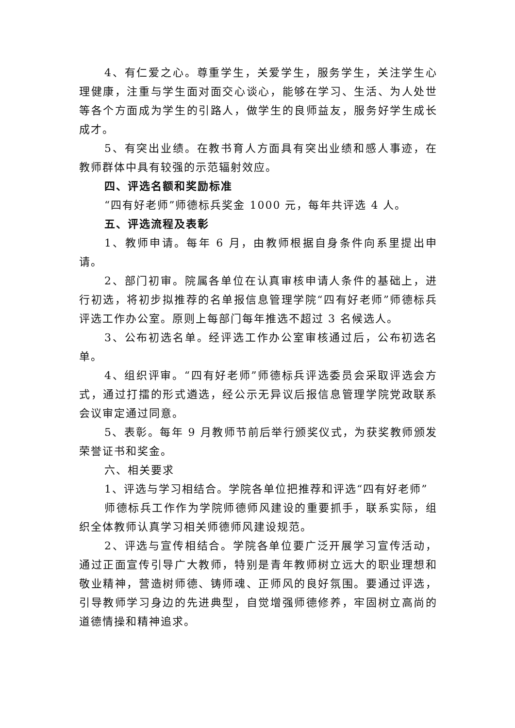4、有仁爱之心。尊重学生，关爱学生，服务学生，关注学生心理健康，注重与学生面对面交心谈心，能够在学习、生活、为人处世等各个方面成为学生的引路人，做学生的良师益友，服务好学生成长成才。
5、有突出业绩。在教书育人方面具有突出业绩和感人事迹，在教师群体中具有较强的示范辐射效应。
四、评选名额和奖励标准
“四有好老师”师德标兵奖金 1000 元，每年共评选 4 人。
五、评选流程及表彰
1、教师申请。每年 6 月，由教师根据自身条件向系里提出申请。
2、部门初审。院属各单位在认真审核申请人条件的基础上，进行初选，将初步拟推荐的名单报信息管理学院“四有好老师”师德标兵评选工作办公室。原则上每部门每年推选不超过 3 名候选人。
3、公布初选名单。经评选工作办公室审核通过后，公布初选名单。
4、组织评审。“四有好老师”师德标兵评选委员会采取评选会方式，通过打擂的形式遴选，经公示无异议后报信息管理学院党政联系会议审定通过同意。
5、表彰。每年 9 月教师节前后举行颁奖仪式，为获奖教师颁发荣誉证书和奖金。
六、相关要求
1、评选与学习相结合。学院各单位把推荐和评选“四有好老师”
师德标兵工作作为学院师德师风建设的重要抓手，联系实际，组织全体教师认真学习相关师德师风建设规范。
2、评选与宣传相结合。学院各单位要广泛开展学习宣传活动，通过正面宣传引导广大教师，特别是青年教师树立远大的职业理想和敬业精神，营造树师德、铸师魂、正师风的良好氛围。要通过评选，引导教师学习身边的先进典型，自觉增强师德修养，牢固树立高尚的道德情操和精神追求。